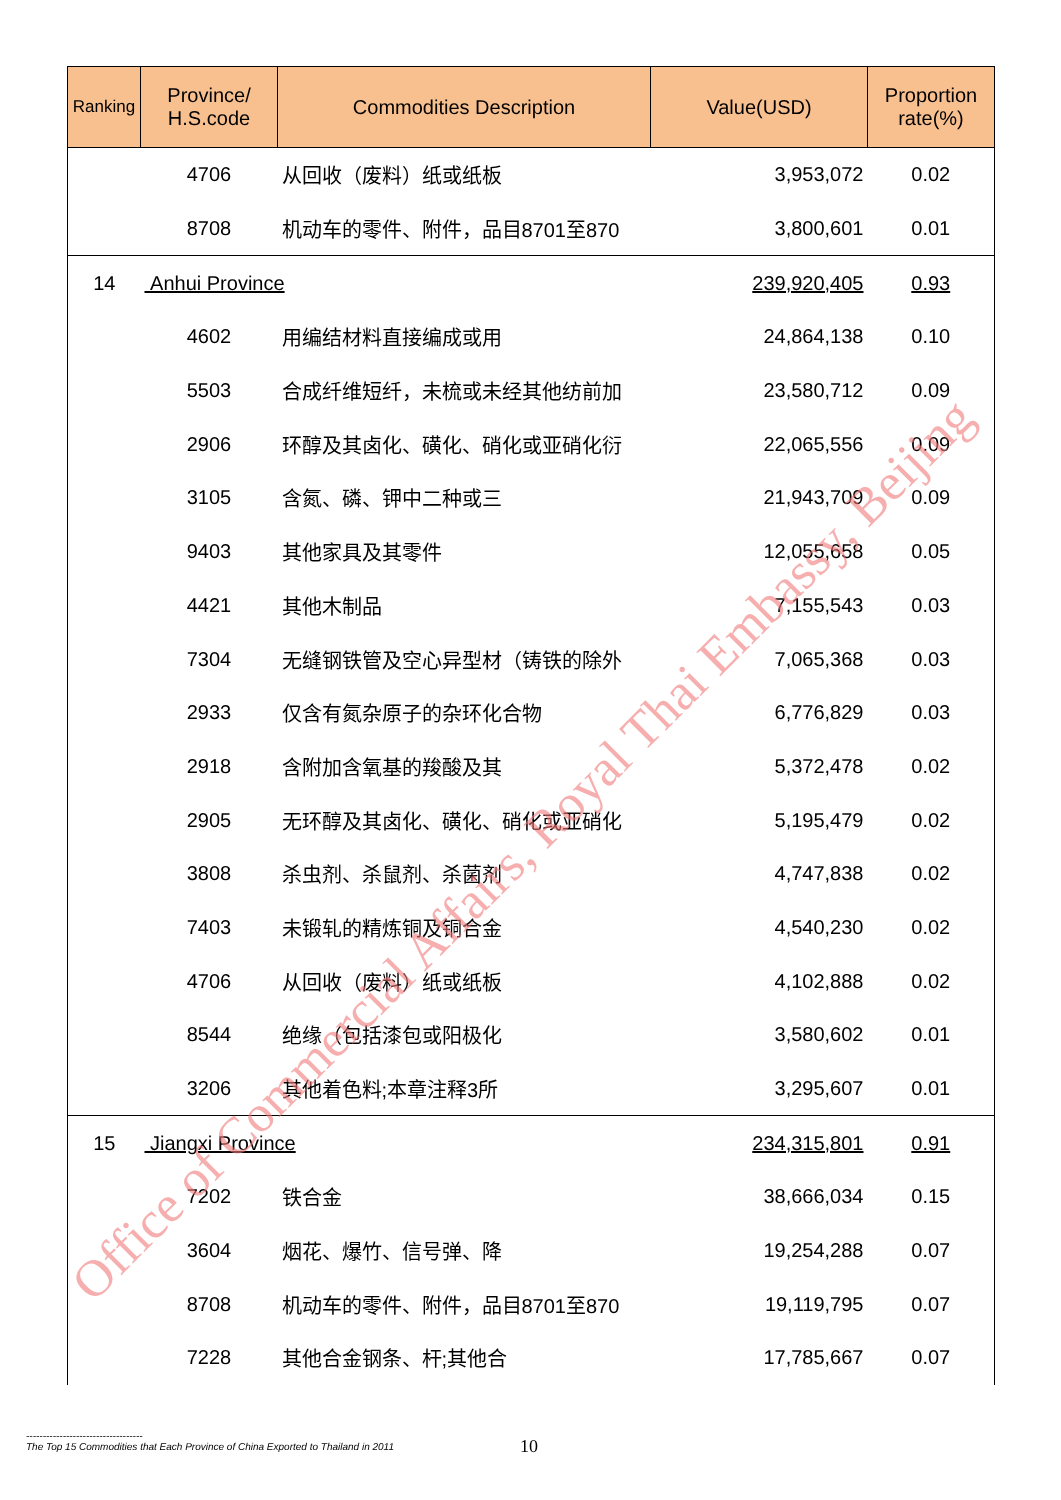| Ranking | Province/ H.S.code | Commodities Description | Value(USD) | Proportion rate(%) |
| --- | --- | --- | --- | --- |
| | 4706 | 从回收（废料）纸或纸板 | 3,953,072 | 0.02 |
| | 8708 | 机动车的零件、附件，品目8701至870 | 3,800,601 | 0.01 |
| 14 | Anhui Province | | 239,920,405 | 0.93 |
| | 4602 | 用编结材料直接编成或用 | 24,864,138 | 0.10 |
| | 5503 | 合成纤维短纤，未梳或未经其他纺前加 | 23,580,712 | 0.09 |
| | 2906 | 环醇及其卤化、磺化、硝化或亚硝化衍 | 22,065,556 | 0.09 |
| | 3105 | 含氮、磷、钾中二种或三 | 21,943,709 | 0.09 |
| | 9403 | 其他家具及其零件 | 12,055,658 | 0.05 |
| | 4421 | 其他木制品 | 7,155,543 | 0.03 |
| | 7304 | 无缝钢铁管及空心异型材（铸铁的除外 | 7,065,368 | 0.03 |
| | 2933 | 仅含有氮杂原子的杂环化合物 | 6,776,829 | 0.03 |
| | 2918 | 含附加含氧基的羧酸及其 | 5,372,478 | 0.02 |
| | 2905 | 无环醇及其卤化、磺化、硝化或亚硝化 | 5,195,479 | 0.02 |
| | 3808 | 杀虫剂、杀鼠剂、杀菌剂 | 4,747,838 | 0.02 |
| | 7403 | 未锻轧的精炼铜及铜合金 | 4,540,230 | 0.02 |
| | 4706 | 从回收（废料）纸或纸板 | 4,102,888 | 0.02 |
| | 8544 | 绝缘（包括漆包或阳极化 | 3,580,602 | 0.01 |
| | 3206 | 其他着色料;本章注释3所 | 3,295,607 | 0.01 |
| 15 | Jiangxi Province | | 234,315,801 | 0.91 |
| | 7202 | 铁合金 | 38,666,034 | 0.15 |
| | 3604 | 烟花、爆竹、信号弹、降 | 19,254,288 | 0.07 |
| | 8708 | 机动车的零件、附件，品目8701至870 | 19,119,795 | 0.07 |
| | 7228 | 其他合金钢条、杆;其他合 | 17,785,667 | 0.07 |
Office of Commercial Affairs, Royal Thai Embassy, Beijing
-----------------------------------
The Top 15 Commodities that Each Province of China Exported to Thailand in 2011
10